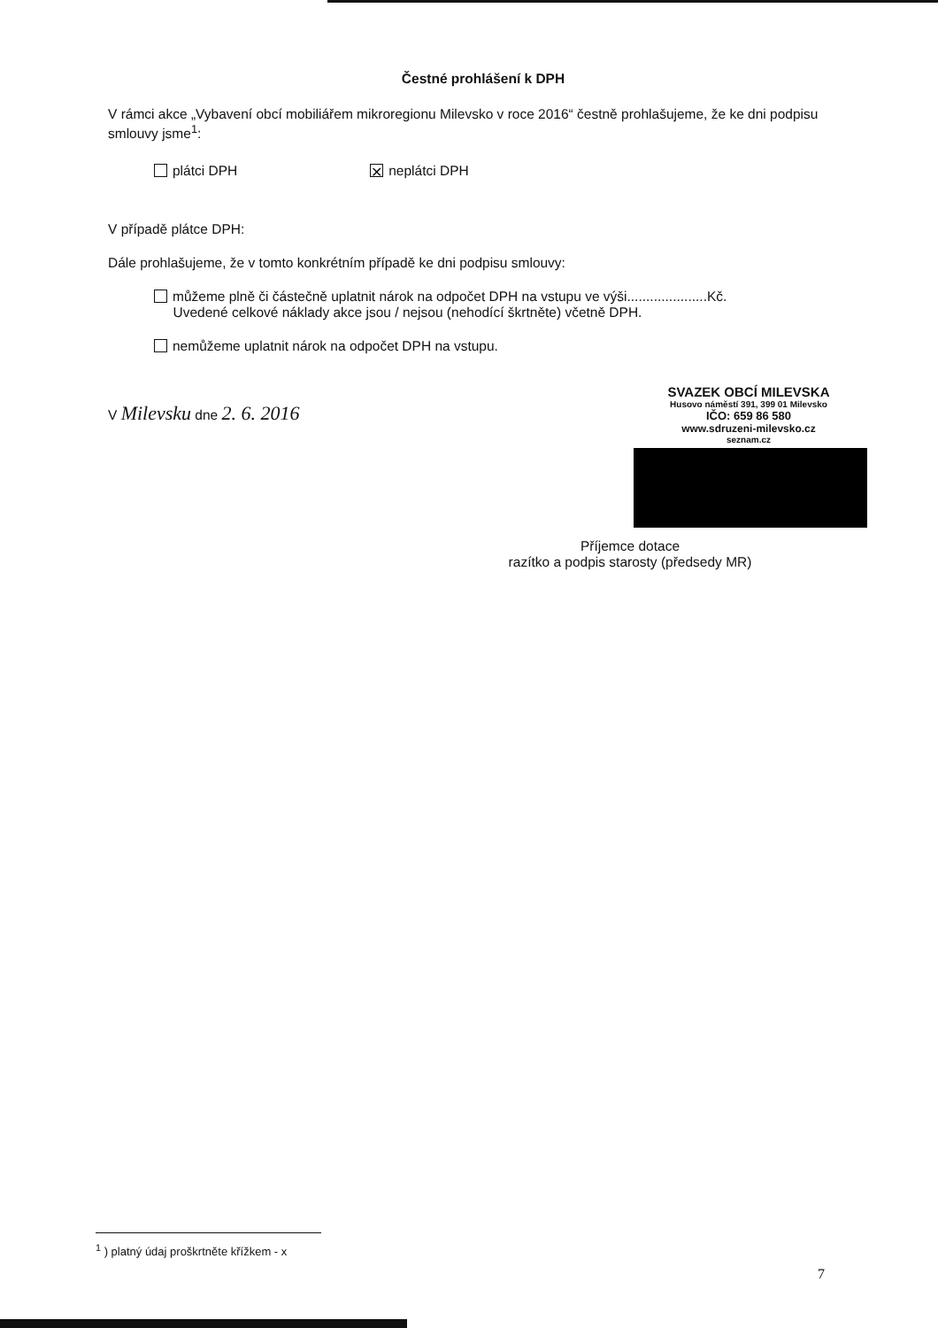Čestné prohlášení k DPH
V rámci akce „Vybavení obcí mobiliářem mikroregionu Milevsko v roce 2016“ čestně prohlašujeme, že ke dni podpisu smlouvy jsme<sup>1</sup>:
plátci DPH ✕ neplátci DPH
V případě plátce DPH:
Dále prohlašujeme, že v tomto konkrétním případě ke dni podpisu smlouvy:
můžeme plně či částečně uplatnit nárok na odpočet DPH na vstupu ve výši.....................Kč.
Uvedené celkové náklady akce jsou / nejsou (nehodící škrtněte) včetně DPH.
nemůžeme uplatnit nárok na odpočet DPH na vstupu.
V Milevsku dne 2. 6. 2016
SVAZEK OBCÍ MILEVSKA
Husovo náměstí 391, 399 01 Milevsko
IČO: 659 86 580
www.sdruzeni-milevsko.cz
seznam.cz
Příjemce dotace
razítko a podpis starosty (předsedy MR)
<sup>1</sup> ) platný údaj proškrtněte křížkem - x
7